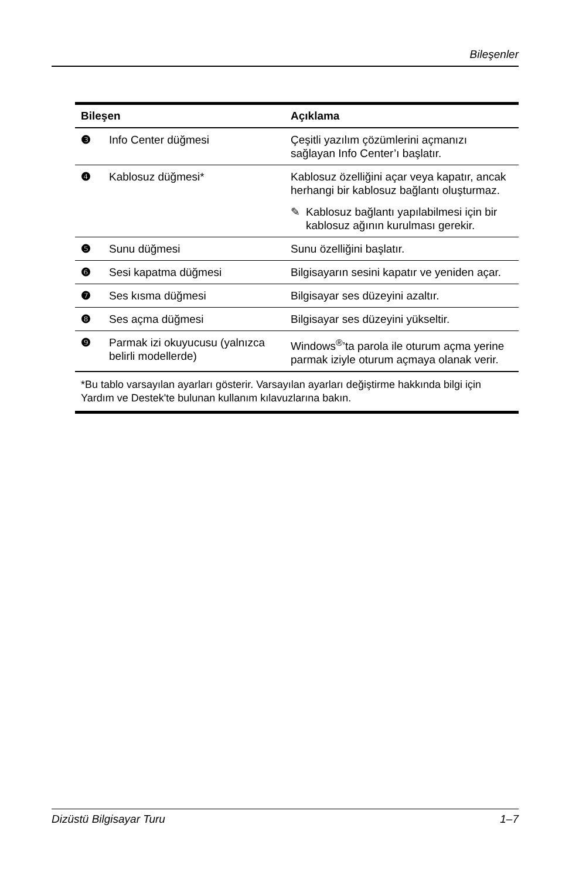Bileşenler
| Bileşen | | Açıklama |
| --- | --- | --- |
| ❸ | Info Center düğmesi | Çeşitli yazılım çözümlerini açmanızı sağlayan Info Center’ı başlatır. |
| ❹ | Kablosuz düğmesi* | Kablosuz özelliğini açar veya kapatır, ancak herhangi bir kablosuz bağlantı oluşturmaz. ✎ Kablosuz bağlantı yapılabilmesi için bir kablosuz ağının kurulması gerekir. |
| ❺ | Sunu düğmesi | Sunu özelliğini başlatır. |
| ❻ | Sesi kapatma düğmesi | Bilgisayarın sesini kapatır ve yeniden açar. |
| ❼ | Ses kısma düğmesi | Bilgisayar ses düzeyini azaltır. |
| ❽ | Ses açma düğmesi | Bilgisayar ses düzeyini yükseltir. |
| ❾ | Parmak izi okuyucusu (yalnızca belirli modellerde) | Windows<sup>®</sup>’ta parola ile oturum açma yerine parmak iziyle oturum açmaya olanak verir. |
| *Bu tablo varsayılan ayarları gösterir. Varsayılan ayarları değiştirme hakkında bilgi için Yardım ve Destek'te bulunan kullanım kılavuzlarına bakın. | | |
Dizüstü Bilgisayar Turu 1–7